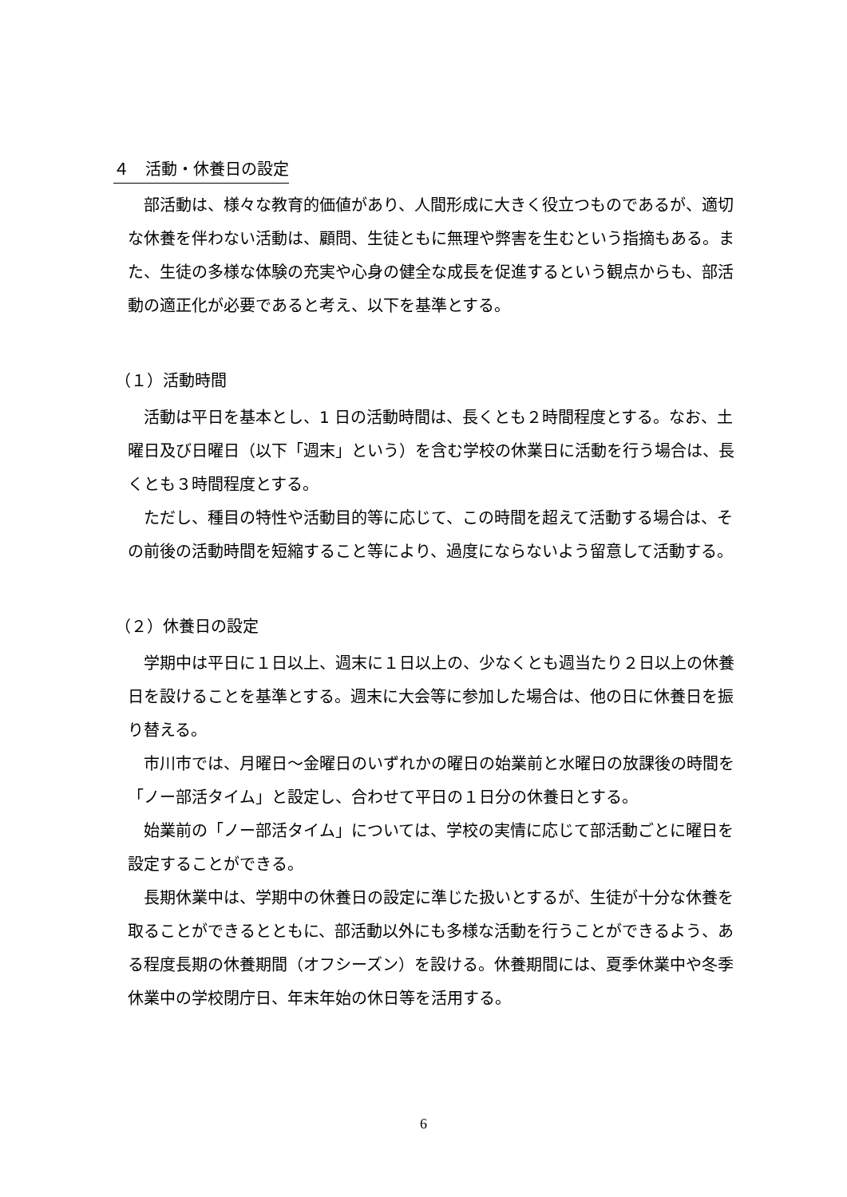４　活動・休養日の設定
部活動は、様々な教育的価値があり、人間形成に大きく役立つものであるが、適切な休養を伴わない活動は、顧問、生徒ともに無理や弊害を生むという指摘もある。また、生徒の多様な体験の充実や心身の健全な成長を促進するという観点からも、部活動の適正化が必要であると考え、以下を基準とする。
（１）活動時間
活動は平日を基本とし、1 日の活動時間は、長くとも２時間程度とする。なお、土曜日及び日曜日（以下「週末」という）を含む学校の休業日に活動を行う場合は、長くとも３時間程度とする。
ただし、種目の特性や活動目的等に応じて、この時間を超えて活動する場合は、その前後の活動時間を短縮すること等により、過度にならないよう留意して活動する。
（２）休養日の設定
学期中は平日に１日以上、週末に１日以上の、少なくとも週当たり２日以上の休養日を設けることを基準とする。週末に大会等に参加した場合は、他の日に休養日を振り替える。
市川市では、月曜日～金曜日のいずれかの曜日の始業前と水曜日の放課後の時間を「ノー部活タイム」と設定し、合わせて平日の１日分の休養日とする。
始業前の「ノー部活タイム」については、学校の実情に応じて部活動ごとに曜日を設定することができる。
長期休業中は、学期中の休養日の設定に準じた扱いとするが、生徒が十分な休養を取ることができるとともに、部活動以外にも多様な活動を行うことができるよう、ある程度長期の休養期間（オフシーズン）を設ける。休養期間には、夏季休業中や冬季休業中の学校閉庁日、年末年始の休日等を活用する。
6